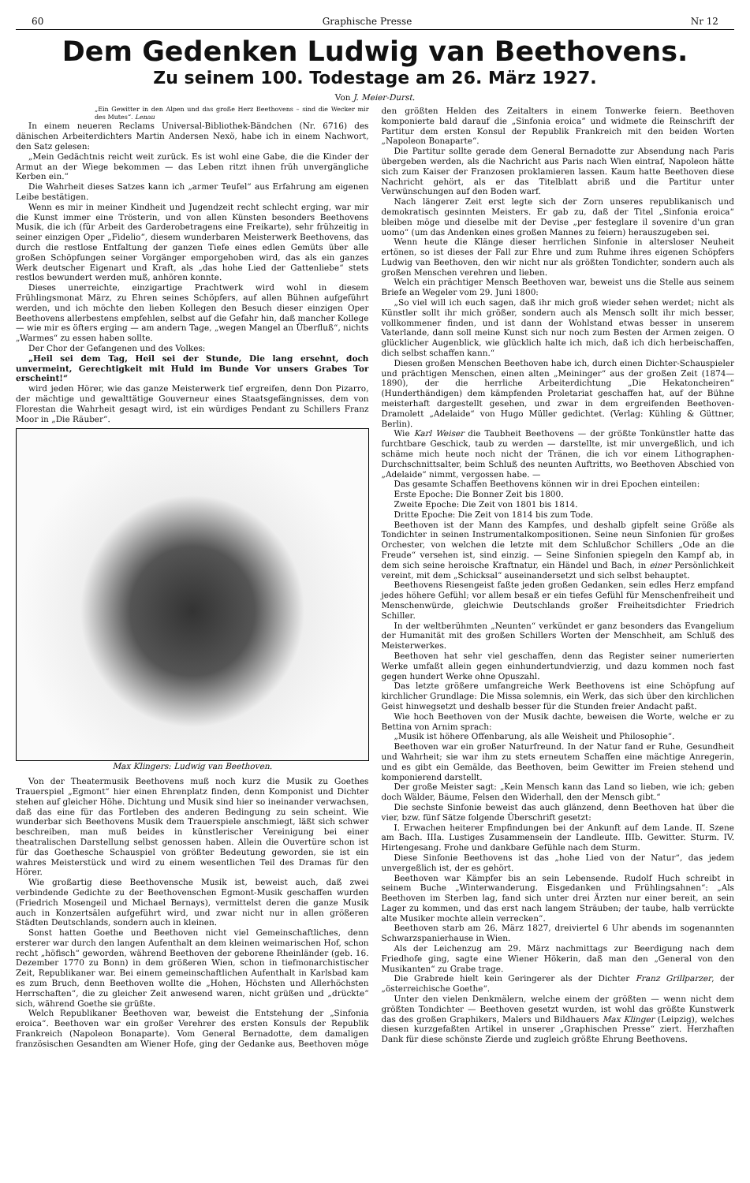60 Graphische Presse Nr 12
Dem Gedenken Ludwig van Beethovens.
Zu seinem 100. Todestage am 26. März 1927.
Von J. Meier-Durst.
„Ein Gewitter in den Alpen und das große Herz Beethovens – sind die Wecker mir des Mutes“. Lenau
In einem neueren Reclams Universal-Bibliothek-Bändchen (Nr. 6716) des dänischen Arbeiterdichters Martin Andersen Nexö, habe ich in einem Nachwort, den Satz gelesen:
„Mein Gedächtnis reicht weit zurück. Es ist wohl eine Gabe, die die Kinder der Armut an der Wiege bekommen — das Leben ritzt ihnen früh unvergängliche Kerben ein.“
Die Wahrheit dieses Satzes kann ich „armer Teufel“ aus Erfahrung am eigenen Leibe bestätigen.
Wenn es mir in meiner Kindheit und Jugendzeit recht schlecht erging, war mir die Kunst immer eine Trösterin, und von allen Künsten besonders Beethovens Musik, die ich (für Arbeit des Garderobetragens eine Freikarte), sehr frühzeitig in seiner einzigen Oper „Fidelio“, diesem wunderbaren Meisterwerk Beethovens, das durch die restlose Entfaltung der ganzen Tiefe eines edlen Gemüts über alle großen Schöpfungen seiner Vorgänger emporgehoben wird, das als ein ganzes Werk deutscher Eigenart und Kraft, als „das hohe Lied der Gattenliebe“ stets restlos bewundert werden muß, anhören konnte.
Dieses unerreichte, einzigartige Prachtwerk wird wohl in diesem Frühlingsmonat März, zu Ehren seines Schöpfers, auf allen Bühnen aufgeführt werden, und ich möchte den lieben Kollegen den Besuch dieser einzigen Oper Beethovens allerbestens empfehlen, selbst auf die Gefahr hin, daß mancher Kollege — wie mir es öfters erging — am andern Tage, „wegen Mangel an Überfluß“, nichts „Warmes“ zu essen haben sollte.
Der Chor der Gefangenen und des Volkes:
„Heil sei dem Tag, Heil sei der Stunde, Die lang ersehnt, doch unvermeint, Gerechtigkeit mit Huld im Bunde Vor unsers Grabes Tor erscheint!“
wird jeden Hörer, wie das ganze Meisterwerk tief ergreifen, denn Don Pizarro, der mächtige und gewalttätige Gouverneur eines Staatsgefängnisses, dem von Florestan die Wahrheit gesagt wird, ist ein würdiges Pendant zu Schillers Franz Moor in „Die Räuber“.
Max Klingers: Ludwig van Beethoven.
Von der Theatermusik Beethovens muß noch kurz die Musik zu Goethes Trauerspiel „Egmont“ hier einen Ehrenplatz finden, denn Komponist und Dichter stehen auf gleicher Höhe. Dichtung und Musik sind hier so ineinander verwachsen, daß das eine für das Fortleben des anderen Bedingung zu sein scheint. Wie wunderbar sich Beethovens Musik dem Trauerspiele anschmiegt, läßt sich schwer beschreiben, man muß beides in künstlerischer Vereinigung bei einer theatralischen Darstellung selbst genossen haben. Allein die Ouvertüre schon ist für das Goethesche Schauspiel von größter Bedeutung geworden, sie ist ein wahres Meisterstück und wird zu einem wesentlichen Teil des Dramas für den Hörer.
Wie großartig diese Beethovensche Musik ist, beweist auch, daß zwei verbindende Gedichte zu der Beethovenschen Egmont-Musik geschaffen wurden (Friedrich Mosengeil und Michael Bernays), vermittelst deren die ganze Musik auch in Konzertsälen aufgeführt wird, und zwar nicht nur in allen größeren Städten Deutschlands, sondern auch in kleinen.
Sonst hatten Goethe und Beethoven nicht viel Gemeinschaftliches, denn ersterer war durch den langen Aufenthalt an dem kleinen weimarischen Hof, schon recht „höfisch“ geworden, während Beethoven der geborene Rheinländer (geb. 16. Dezember 1770 zu Bonn) in dem größeren Wien, schon in tiefmonarchistischer Zeit, Republikaner war. Bei einem gemeinschaftlichen Aufenthalt in Karlsbad kam es zum Bruch, denn Beethoven wollte die „Hohen, Höchsten und Allerhöchsten Herrschaften“, die zu gleicher Zeit anwesend waren, nicht grüßen und „drückte“ sich, während Goethe sie grüßte.
Welch Republikaner Beethoven war, beweist die Entstehung der „Sinfonia eroica“. Beethoven war ein großer Verehrer des ersten Konsuls der Republik Frankreich (Napoleon Bonaparte). Vom General Bernadotte, dem damaligen französischen Gesandten am Wiener Hofe, ging der Gedanke aus, Beethoven möge den größten Helden des Zeitalters in einem Tonwerke feiern. Beethoven komponierte bald darauf die „Sinfonia eroica“ und widmete die Reinschrift der Partitur dem ersten Konsul der Republik Frankreich mit den beiden Worten „Napoleon Bonaparte“.
Die Partitur sollte gerade dem General Bernadotte zur Absendung nach Paris übergeben werden, als die Nachricht aus Paris nach Wien eintraf, Napoleon hätte sich zum Kaiser der Franzosen proklamieren lassen. Kaum hatte Beethoven diese Nachricht gehört, als er das Titelblatt abriß und die Partitur unter Verwünschungen auf den Boden warf.
Nach längerer Zeit erst legte sich der Zorn unseres republikanisch und demokratisch gesinnten Meisters. Er gab zu, daß der Titel „Sinfonia eroica“ bleiben möge und dieselbe mit der Devise „per festeglare il sovenire d'un gran uomo“ (um das Andenken eines großen Mannes zu feiern) herauszugeben sei.
Wenn heute die Klänge dieser herrlichen Sinfonie in altersloser Neuheit ertönen, so ist dieses der Fall zur Ehre und zum Ruhme ihres eigenen Schöpfers Ludwig van Beethoven, den wir nicht nur als größten Tondichter, sondern auch als großen Menschen verehren und lieben.
Welch ein prächtiger Mensch Beethoven war, beweist uns die Stelle aus seinem Briefe an Wegeler vom 29. Juni 1800:
„So viel will ich euch sagen, daß ihr mich groß wieder sehen werdet; nicht als Künstler sollt ihr mich größer, sondern auch als Mensch sollt ihr mich besser, vollkommener finden, und ist dann der Wohlstand etwas besser in unserem Vaterlande, dann soll meine Kunst sich nur noch zum Besten der Armen zeigen. O glücklicher Augenblick, wie glücklich halte ich mich, daß ich dich herbeischaffen, dich selbst schaffen kann.“
Diesen großen Menschen Beethoven habe ich, durch einen Dichter-Schauspieler und prächtigen Menschen, einen alten „Meininger“ aus der großen Zeit (1874—1890), der die herrliche Arbeiterdichtung „Die Hekatoncheiren“ (Hunderthändigen) dem kämpfenden Proletariat geschaffen hat, auf der Bühne meisterhaft dargestellt gesehen, und zwar in dem ergreifenden Beethoven-Dramolett „Adelaide“ von Hugo Müller gedichtet. (Verlag: Kühling & Güttner, Berlin).
Wie Karl Weiser die Taubheit Beethovens — der größte Tonkünstler hatte das furchtbare Geschick, taub zu werden — darstellte, ist mir unvergeßlich, und ich schäme mich heute noch nicht der Tränen, die ich vor einem Lithographen-Durchschnittsalter, beim Schluß des neunten Auftritts, wo Beethoven Abschied von „Adelaide“ nimmt, vergossen habe. —
Das gesamte Schaffen Beethovens können wir in drei Epochen einteilen:
Erste Epoche: Die Bonner Zeit bis 1800.
Zweite Epoche: Die Zeit von 1801 bis 1814.
Dritte Epoche: Die Zeit von 1814 bis zum Tode.
Beethoven ist der Mann des Kampfes, und deshalb gipfelt seine Größe als Tondichter in seinen Instrumentalkompositionen. Seine neun Sinfonien für großes Orchester, von welchen die letzte mit dem Schlußchor Schillers „Ode an die Freude“ versehen ist, sind einzig. — Seine Sinfonien spiegeln den Kampf ab, in dem sich seine heroische Kraftnatur, ein Händel und Bach, in einer Persönlichkeit vereint, mit dem „Schicksal“ auseinandersetzt und sich selbst behauptet.
Beethovens Riesengeist faßte jeden großen Gedanken, sein edles Herz empfand jedes höhere Gefühl; vor allem besaß er ein tiefes Gefühl für Menschenfreiheit und Menschenwürde, gleichwie Deutschlands großer Freiheitsdichter Friedrich Schiller.
In der weltberühmten „Neunten“ verkündet er ganz besonders das Evangelium der Humanität mit des großen Schillers Worten der Menschheit, am Schluß des Meisterwerkes.
Beethoven hat sehr viel geschaffen, denn das Register seiner numerierten Werke umfaßt allein gegen einhundertundvierzig, und dazu kommen noch fast gegen hundert Werke ohne Opuszahl.
Das letzte größere umfangreiche Werk Beethovens ist eine Schöpfung auf kirchlicher Grundlage: Die Missa solemnis, ein Werk, das sich über den kirchlichen Geist hinwegsetzt und deshalb besser für die Stunden freier Andacht paßt.
Wie hoch Beethoven von der Musik dachte, beweisen die Worte, welche er zu Bettina von Arnim sprach:
„Musik ist höhere Offenbarung, als alle Weisheit und Philosophie“.
Beethoven war ein großer Naturfreund. In der Natur fand er Ruhe, Gesundheit und Wahrheit; sie war ihm zu stets erneutem Schaffen eine mächtige Anregerin, und es gibt ein Gemälde, das Beethoven, beim Gewitter im Freien stehend und komponierend darstellt.
Der große Meister sagt: „Kein Mensch kann das Land so lieben, wie ich; geben doch Wälder, Bäume, Felsen den Widerhall, den der Mensch gibt.“
Die sechste Sinfonie beweist das auch glänzend, denn Beethoven hat über die vier, bzw. fünf Sätze folgende Überschrift gesetzt:
I. Erwachen heiterer Empfindungen bei der Ankunft auf dem Lande. II. Szene am Bach. IIIa. Lustiges Zusammensein der Landleute. IIIb. Gewitter. Sturm. IV. Hirtengesang. Frohe und dankbare Gefühle nach dem Sturm.
Diese Sinfonie Beethovens ist das „hohe Lied von der Natur“, das jedem unvergeßlich ist, der es gehört.
Beethoven war Kämpfer bis an sein Lebensende. Rudolf Huch schreibt in seinem Buche „Winterwanderung. Eisgedanken und Frühlingsahnen“: „Als Beethoven im Sterben lag, fand sich unter drei Ärzten nur einer bereit, an sein Lager zu kommen, und das erst nach langem Sträuben; der taube, halb verrückte alte Musiker mochte allein verrecken“.
Beethoven starb am 26. März 1827, dreiviertel 6 Uhr abends im sogenannten Schwarzspanierhause in Wien.
Als der Leichenzug am 29. März nachmittags zur Beerdigung nach dem Friedhofe ging, sagte eine Wiener Hökerin, daß man den „General von den Musikanten“ zu Grabe trage.
Die Grabrede hielt kein Geringerer als der Dichter Franz Grillparzer, der „österreichische Goethe“.
Unter den vielen Denkmälern, welche einem der größten — wenn nicht dem größten Tondichter — Beethoven gesetzt wurden, ist wohl das größte Kunstwerk das des großen Graphikers, Malers und Bildhauers Max Klinger (Leipzig), welches diesen kurzgefaßten Artikel in unserer „Graphischen Presse“ ziert. Herzhaften Dank für diese schönste Zierde und zugleich größte Ehrung Beethovens.